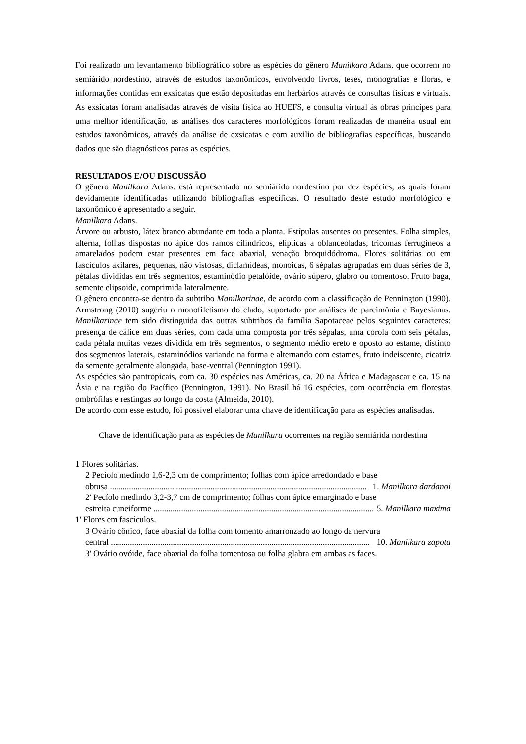Foi realizado um levantamento bibliográfico sobre as espécies do gênero Manilkara Adans. que ocorrem no semiárido nordestino, através de estudos taxonômicos, envolvendo livros, teses, monografias e floras, e informações contidas em exsicatas que estão depositadas em herbários através de consultas físicas e virtuais. As exsicatas foram analisadas através de visita física ao HUEFS, e consulta virtual ás obras príncipes para uma melhor identificação, as análises dos caracteres morfológicos foram realizadas de maneira usual em estudos taxonômicos, através da análise de exsicatas e com auxilio de bibliografias específicas, buscando dados que são diagnósticos paras as espécies.
RESULTADOS E/OU DISCUSSÃO
O gênero Manilkara Adans. está representado no semiárido nordestino por dez espécies, as quais foram devidamente identificadas utilizando bibliografias específicas. O resultado deste estudo morfológico e taxonômico é apresentado a seguir.
Manilkara Adans.
Árvore ou arbusto, látex branco abundante em toda a planta. Estípulas ausentes ou presentes. Folha simples, alterna, folhas dispostas no ápice dos ramos cilíndricos, elípticas a oblanceoladas, tricomas ferrugíneos a amarelados podem estar presentes em face abaxial, venação broquidódroma. Flores solitárias ou em fascículos axilares, pequenas, não vistosas, diclamídeas, monoicas, 6 sépalas agrupadas em duas séries de 3, pétalas divididas em três segmentos, estaminódio petalóide, ovário súpero, glabro ou tomentoso. Fruto baga, semente elipsoide, comprimida lateralmente.
O gênero encontra-se dentro da subtribo Manilkarinae, de acordo com a classificação de Pennington (1990). Armstrong (2010) sugeriu o monofiletismo do clado, suportado por análises de parcimônia e Bayesianas. Manilkarinae tem sido distinguida das outras subtribos da família Sapotaceae pelos seguintes caracteres: presença de cálice em duas séries, com cada uma composta por três sépalas, uma corola com seis pétalas, cada pétala muitas vezes dividida em três segmentos, o segmento médio ereto e oposto ao estame, distinto dos segmentos laterais, estaminódios variando na forma e alternando com estames, fruto indeiscente, cicatriz da semente geralmente alongada, base-ventral (Pennington 1991).
As espécies são pantropicais, com ca. 30 espécies nas Américas, ca. 20 na África e Madagascar e ca. 15 na Ásia e na região do Pacífico (Pennington, 1991). No Brasil há 16 espécies, com ocorrência em florestas ombrófilas e restingas ao longo da costa (Almeida, 2010).
De acordo com esse estudo, foi possível elaborar uma chave de identificação para as espécies analisadas.
Chave de identificação para as espécies de Manilkara ocorrentes na região semiárida nordestina
1 Flores solitárias.
2 Pecíolo medindo 1,6-2,3 cm de comprimento; folhas com ápice arredondado e base
obtusa ........................................................................................................................ 1. Manilkara dardanoi
2' Pecíolo medindo 3,2-3,7 cm de comprimento; folhas com ápice emarginado e base
estreita cuneiforme ........................................................................................................ 5. Manilkara maxima
1' Flores em fascículos.
3 Ovário cônico, face abaxial da folha com tomento amarronzado ao longo da nervura
central ......................................................................................................................... 10. Manilkara zapota
3' Ovário ovóide, face abaxial da folha tomentosa ou folha glabra em ambas as faces.